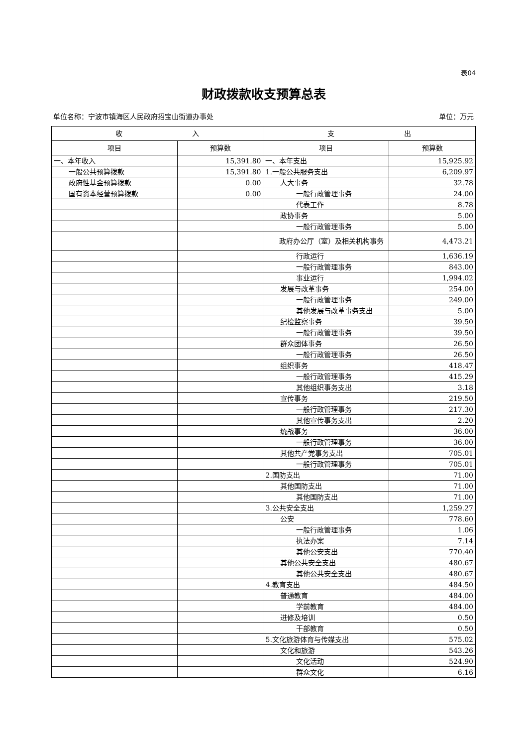表04
财政拨款收支预算总表
单位名称：宁波市镇海区人民政府招宝山街道办事处 单位：万元
| 收 入 | | 支 出 | |
| --- | --- | --- | --- |
| 项目 | 预算数 | 项目 | 预算数 |
| 一、本年收入 | 15,391.80 | 一、本年支出 | 15,925.92 |
| 一般公共预算拨款 | 15,391.80 | 1.一般公共服务支出 | 6,209.97 |
| 政府性基金预算拨款 | 0.00 | 人大事务 | 32.78 |
| 国有资本经营预算拨款 | 0.00 | 一般行政管理事务 | 24.00 |
| | | 代表工作 | 8.78 |
| | | 政协事务 | 5.00 |
| | | 一般行政管理事务 | 5.00 |
| | | 政府办公厅（室）及相关机构事务 | 4,473.21 |
| | | 行政运行 | 1,636.19 |
| | | 一般行政管理事务 | 843.00 |
| | | 事业运行 | 1,994.02 |
| | | 发展与改革事务 | 254.00 |
| | | 一般行政管理事务 | 249.00 |
| | | 其他发展与改革事务支出 | 5.00 |
| | | 纪检监察事务 | 39.50 |
| | | 一般行政管理事务 | 39.50 |
| | | 群众团体事务 | 26.50 |
| | | 一般行政管理事务 | 26.50 |
| | | 组织事务 | 418.47 |
| | | 一般行政管理事务 | 415.29 |
| | | 其他组织事务支出 | 3.18 |
| | | 宣传事务 | 219.50 |
| | | 一般行政管理事务 | 217.30 |
| | | 其他宣传事务支出 | 2.20 |
| | | 统战事务 | 36.00 |
| | | 一般行政管理事务 | 36.00 |
| | | 其他共产党事务支出 | 705.01 |
| | | 一般行政管理事务 | 705.01 |
| | | 2.国防支出 | 71.00 |
| | | 其他国防支出 | 71.00 |
| | | 其他国防支出 | 71.00 |
| | | 3.公共安全支出 | 1,259.27 |
| | | 公安 | 778.60 |
| | | 一般行政管理事务 | 1.06 |
| | | 执法办案 | 7.14 |
| | | 其他公安支出 | 770.40 |
| | | 其他公共安全支出 | 480.67 |
| | | 其他公共安全支出 | 480.67 |
| | | 4.教育支出 | 484.50 |
| | | 普通教育 | 484.00 |
| | | 学前教育 | 484.00 |
| | | 进修及培训 | 0.50 |
| | | 干部教育 | 0.50 |
| | | 5.文化旅游体育与传媒支出 | 575.02 |
| | | 文化和旅游 | 543.26 |
| | | 文化活动 | 524.90 |
| | | 群众文化 | 6.16 |